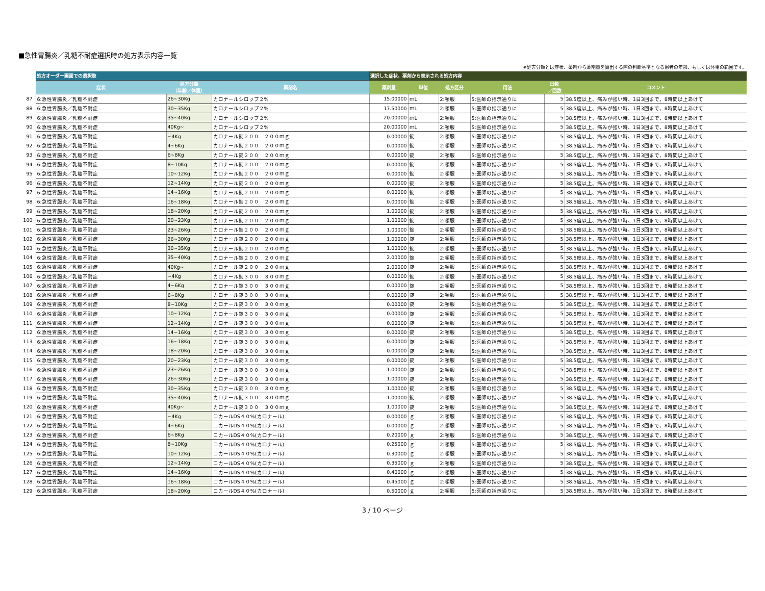■急性胃腸炎／乳糖不耐症選択時の処方表示内容一覧
※処方分類とは症状、薬剤から薬剤量を算出する際の判断基準となる患者の年齢、もしくは体重の範囲です。
| | 処方オーダー画面での選択肢 | | | 選択した症状、薬剤から表示される処方内容 | | | | | |
| | 症状 | 処方分類 （年齢／体重） | 薬剤名 | 薬剤量 | 単位 | 処方区分 | 用法 | 日数 ／回数 | コメント |
| 87 | 6:急性胃腸炎／乳糖不耐症 | 26~30Kg | カロナールシロップ２% | 15.00000 | ｍL | 2:頓服 | 5:医師の指示通りに | 5 | 38.5度以上、痛みが強い時、1日3回まで、8時間以上あけて |
| 88 | 6:急性胃腸炎／乳糖不耐症 | 30~35Kg | カロナールシロップ２% | 17.50000 | ｍL | 2:頓服 | 5:医師の指示通りに | 5 | 38.5度以上、痛みが強い時、1日3回まで、8時間以上あけて |
| 89 | 6:急性胃腸炎／乳糖不耐症 | 35~40Kg | カロナールシロップ２% | 20.00000 | ｍL | 2:頓服 | 5:医師の指示通りに | 5 | 38.5度以上、痛みが強い時、1日3回まで、8時間以上あけて |
| 90 | 6:急性胃腸炎／乳糖不耐症 | 40Kg~ | カロナールシロップ２% | 20.00000 | ｍL | 2:頓服 | 5:医師の指示通りに | 5 | 38.5度以上、痛みが強い時、1日3回まで、8時間以上あけて |
| 91 | 6:急性胃腸炎／乳糖不耐症 | ~4Kg | カロナール錠２００ ２００ｍｇ | 0.00000 | 錠 | 2:頓服 | 5:医師の指示通りに | 5 | 38.5度以上、痛みが強い時、1日3回まで、8時間以上あけて |
| 92 | 6:急性胃腸炎／乳糖不耐症 | 4~6Kg | カロナール錠２００ ２００ｍｇ | 0.00000 | 錠 | 2:頓服 | 5:医師の指示通りに | 5 | 38.5度以上、痛みが強い時、1日3回まで、8時間以上あけて |
| 93 | 6:急性胃腸炎／乳糖不耐症 | 6~8Kg | カロナール錠２００ ２００ｍｇ | 0.00000 | 錠 | 2:頓服 | 5:医師の指示通りに | 5 | 38.5度以上、痛みが強い時、1日3回まで、8時間以上あけて |
| 94 | 6:急性胃腸炎／乳糖不耐症 | 8~10Kg | カロナール錠２００ ２００ｍｇ | 0.00000 | 錠 | 2:頓服 | 5:医師の指示通りに | 5 | 38.5度以上、痛みが強い時、1日3回まで、8時間以上あけて |
| 95 | 6:急性胃腸炎／乳糖不耐症 | 10~12Kg | カロナール錠２００ ２００ｍｇ | 0.00000 | 錠 | 2:頓服 | 5:医師の指示通りに | 5 | 38.5度以上、痛みが強い時、1日3回まで、8時間以上あけて |
| 96 | 6:急性胃腸炎／乳糖不耐症 | 12~14Kg | カロナール錠２００ ２００ｍｇ | 0.00000 | 錠 | 2:頓服 | 5:医師の指示通りに | 5 | 38.5度以上、痛みが強い時、1日3回まで、8時間以上あけて |
| 97 | 6:急性胃腸炎／乳糖不耐症 | 14~16Kg | カロナール錠２００ ２００ｍｇ | 0.00000 | 錠 | 2:頓服 | 5:医師の指示通りに | 5 | 38.5度以上、痛みが強い時、1日3回まで、8時間以上あけて |
| 98 | 6:急性胃腸炎／乳糖不耐症 | 16~18Kg | カロナール錠２００ ２００ｍｇ | 0.00000 | 錠 | 2:頓服 | 5:医師の指示通りに | 5 | 38.5度以上、痛みが強い時、1日3回まで、8時間以上あけて |
| 99 | 6:急性胃腸炎／乳糖不耐症 | 18~20Kg | カロナール錠２００ ２００ｍｇ | 1.00000 | 錠 | 2:頓服 | 5:医師の指示通りに | 5 | 38.5度以上、痛みが強い時、1日3回まで、8時間以上あけて |
| 100 | 6:急性胃腸炎／乳糖不耐症 | 20~23Kg | カロナール錠２００ ２００ｍｇ | 1.00000 | 錠 | 2:頓服 | 5:医師の指示通りに | 5 | 38.5度以上、痛みが強い時、1日3回まで、8時間以上あけて |
| 101 | 6:急性胃腸炎／乳糖不耐症 | 23~26Kg | カロナール錠２００ ２００ｍｇ | 1.00000 | 錠 | 2:頓服 | 5:医師の指示通りに | 5 | 38.5度以上、痛みが強い時、1日3回まで、8時間以上あけて |
| 102 | 6:急性胃腸炎／乳糖不耐症 | 26~30Kg | カロナール錠２００ ２００ｍｇ | 1.00000 | 錠 | 2:頓服 | 5:医師の指示通りに | 5 | 38.5度以上、痛みが強い時、1日3回まで、8時間以上あけて |
| 103 | 6:急性胃腸炎／乳糖不耐症 | 30~35Kg | カロナール錠２００ ２００ｍｇ | 1.00000 | 錠 | 2:頓服 | 5:医師の指示通りに | 5 | 38.5度以上、痛みが強い時、1日3回まで、8時間以上あけて |
| 104 | 6:急性胃腸炎／乳糖不耐症 | 35~40Kg | カロナール錠２００ ２００ｍｇ | 2.00000 | 錠 | 2:頓服 | 5:医師の指示通りに | 5 | 38.5度以上、痛みが強い時、1日3回まで、8時間以上あけて |
| 105 | 6:急性胃腸炎／乳糖不耐症 | 40Kg~ | カロナール錠２００ ２００ｍｇ | 2.00000 | 錠 | 2:頓服 | 5:医師の指示通りに | 5 | 38.5度以上、痛みが強い時、1日3回まで、8時間以上あけて |
| 106 | 6:急性胃腸炎／乳糖不耐症 | ~4Kg | カロナール錠３００ ３００ｍｇ | 0.00000 | 錠 | 2:頓服 | 5:医師の指示通りに | 5 | 38.5度以上、痛みが強い時、1日3回まで、8時間以上あけて |
| 107 | 6:急性胃腸炎／乳糖不耐症 | 4~6Kg | カロナール錠３００ ３００ｍｇ | 0.00000 | 錠 | 2:頓服 | 5:医師の指示通りに | 5 | 38.5度以上、痛みが強い時、1日3回まで、8時間以上あけて |
| 108 | 6:急性胃腸炎／乳糖不耐症 | 6~8Kg | カロナール錠３００ ３００ｍｇ | 0.00000 | 錠 | 2:頓服 | 5:医師の指示通りに | 5 | 38.5度以上、痛みが強い時、1日3回まで、8時間以上あけて |
| 109 | 6:急性胃腸炎／乳糖不耐症 | 8~10Kg | カロナール錠３００ ３００ｍｇ | 0.00000 | 錠 | 2:頓服 | 5:医師の指示通りに | 5 | 38.5度以上、痛みが強い時、1日3回まで、8時間以上あけて |
| 110 | 6:急性胃腸炎／乳糖不耐症 | 10~12Kg | カロナール錠３００ ３００ｍｇ | 0.00000 | 錠 | 2:頓服 | 5:医師の指示通りに | 5 | 38.5度以上、痛みが強い時、1日3回まで、8時間以上あけて |
| 111 | 6:急性胃腸炎／乳糖不耐症 | 12~14Kg | カロナール錠３００ ３００ｍｇ | 0.00000 | 錠 | 2:頓服 | 5:医師の指示通りに | 5 | 38.5度以上、痛みが強い時、1日3回まで、8時間以上あけて |
| 112 | 6:急性胃腸炎／乳糖不耐症 | 14~16Kg | カロナール錠３００ ３００ｍｇ | 0.00000 | 錠 | 2:頓服 | 5:医師の指示通りに | 5 | 38.5度以上、痛みが強い時、1日3回まで、8時間以上あけて |
| 113 | 6:急性胃腸炎／乳糖不耐症 | 16~18Kg | カロナール錠３００ ３００ｍｇ | 0.00000 | 錠 | 2:頓服 | 5:医師の指示通りに | 5 | 38.5度以上、痛みが強い時、1日3回まで、8時間以上あけて |
| 114 | 6:急性胃腸炎／乳糖不耐症 | 18~20Kg | カロナール錠３００ ３００ｍｇ | 0.00000 | 錠 | 2:頓服 | 5:医師の指示通りに | 5 | 38.5度以上、痛みが強い時、1日3回まで、8時間以上あけて |
| 115 | 6:急性胃腸炎／乳糖不耐症 | 20~23Kg | カロナール錠３００ ３００ｍｇ | 0.00000 | 錠 | 2:頓服 | 5:医師の指示通りに | 5 | 38.5度以上、痛みが強い時、1日3回まで、8時間以上あけて |
| 116 | 6:急性胃腸炎／乳糖不耐症 | 23~26Kg | カロナール錠３００ ３００ｍｇ | 1.00000 | 錠 | 2:頓服 | 5:医師の指示通りに | 5 | 38.5度以上、痛みが強い時、1日3回まで、8時間以上あけて |
| 117 | 6:急性胃腸炎／乳糖不耐症 | 26~30Kg | カロナール錠３００ ３００ｍｇ | 1.00000 | 錠 | 2:頓服 | 5:医師の指示通りに | 5 | 38.5度以上、痛みが強い時、1日3回まで、8時間以上あけて |
| 118 | 6:急性胃腸炎／乳糖不耐症 | 30~35Kg | カロナール錠３００ ３００ｍｇ | 1.00000 | 錠 | 2:頓服 | 5:医師の指示通りに | 5 | 38.5度以上、痛みが強い時、1日3回まで、8時間以上あけて |
| 119 | 6:急性胃腸炎／乳糖不耐症 | 35~40Kg | カロナール錠３００ ３００ｍｇ | 1.00000 | 錠 | 2:頓服 | 5:医師の指示通りに | 5 | 38.5度以上、痛みが強い時、1日3回まで、8時間以上あけて |
| 120 | 6:急性胃腸炎／乳糖不耐症 | 40Kg~ | カロナール錠３００ ３００ｍｇ | 1.00000 | 錠 | 2:頓服 | 5:医師の指示通りに | 5 | 38.5度以上、痛みが強い時、1日3回まで、8時間以上あけて |
| 121 | 6:急性胃腸炎／乳糖不耐症 | ~4Kg | コカールDS４０%(カロナール) | 0.00000 | ｇ | 2:頓服 | 5:医師の指示通りに | 5 | 38.5度以上、痛みが強い時、1日3回まで、8時間以上あけて |
| 122 | 6:急性胃腸炎／乳糖不耐症 | 4~6Kg | コカールDS４０%(カロナール) | 0.00000 | ｇ | 2:頓服 | 5:医師の指示通りに | 5 | 38.5度以上、痛みが強い時、1日3回まで、8時間以上あけて |
| 123 | 6:急性胃腸炎／乳糖不耐症 | 6~8Kg | コカールDS４０%(カロナール) | 0.20000 | ｇ | 2:頓服 | 5:医師の指示通りに | 5 | 38.5度以上、痛みが強い時、1日3回まで、8時間以上あけて |
| 124 | 6:急性胃腸炎／乳糖不耐症 | 8~10Kg | コカールDS４０%(カロナール) | 0.25000 | ｇ | 2:頓服 | 5:医師の指示通りに | 5 | 38.5度以上、痛みが強い時、1日3回まで、8時間以上あけて |
| 125 | 6:急性胃腸炎／乳糖不耐症 | 10~12Kg | コカールDS４０%(カロナール) | 0.30000 | ｇ | 2:頓服 | 5:医師の指示通りに | 5 | 38.5度以上、痛みが強い時、1日3回まで、8時間以上あけて |
| 126 | 6:急性胃腸炎／乳糖不耐症 | 12~14Kg | コカールDS４０%(カロナール) | 0.35000 | ｇ | 2:頓服 | 5:医師の指示通りに | 5 | 38.5度以上、痛みが強い時、1日3回まで、8時間以上あけて |
| 127 | 6:急性胃腸炎／乳糖不耐症 | 14~16Kg | コカールDS４０%(カロナール) | 0.40000 | ｇ | 2:頓服 | 5:医師の指示通りに | 5 | 38.5度以上、痛みが強い時、1日3回まで、8時間以上あけて |
| 128 | 6:急性胃腸炎／乳糖不耐症 | 16~18Kg | コカールDS４０%(カロナール) | 0.45000 | ｇ | 2:頓服 | 5:医師の指示通りに | 5 | 38.5度以上、痛みが強い時、1日3回まで、8時間以上あけて |
| 129 | 6:急性胃腸炎／乳糖不耐症 | 18~20Kg | コカールDS４０%(カロナール) | 0.50000 | ｇ | 2:頓服 | 5:医師の指示通りに | 5 | 38.5度以上、痛みが強い時、1日3回まで、8時間以上あけて |
3 / 10 ページ